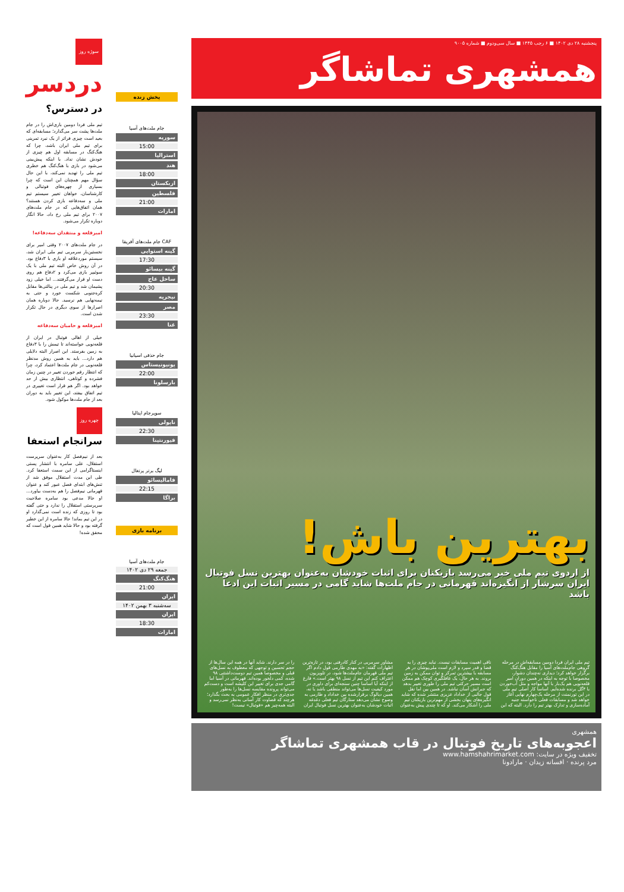پنجشنبه ۲۸ دی ۱۴۰۲ ■ ۶ رجب ۱۴۴۵ ■ سال سی‌ودوم ■ شماره ۹۰۰۵
همشهری تماشاگر
بهترین باش!
از اردوی تیم ملی خبر می‌رسد بازیکنان برای اثبات خودشان به‌عنوان بهترین نسل فوتبال ایران سرشار از انگیزه‌اند قهرمانی در جام ملت‌ها شاید گامی در مسیر اثبات این ادعا باشد
تیم ملی ایران فردا دومین مسابقه‌اش در مرحله گروهی جام‌ملت‌های آسیا را مقابل هنگ‌کنگ برگزار خواهد کرد؛ دیداری نه‌چندان دشوار، مخصوصا با توجه به اینکه در همین دوران امیر قلعه‌نویی هم یک‌بار با آنها مواجه و مثل آب‌خوردن با ۴گل برنده شده‌ایم. اساسا کار اصلی تیم ملی در این تورنمنت از مرحله یک‌چهارم نهایی آغاز خواهد شد و مسابقات فعلی ناخواسته جنبه آماده‌سازی و تدارک بهتر تیم را دارد. البته که این ناقی اهمیت مسابقات نیست. نباید چیزی را به قضا و قدر سپرد و لازم است ملی‌پوشان در هر مسابقه با بیشترین تمرکز و توان ممکن به زمین بروند. به هر حال، یک غافلگیری کوچک هم ممکن است مسیر حرکتی تیم ملی را طوری تغییر بدهد که جبرانش آسان نباشد. در همین بین اما نقل قول جالبی از خداداد عزیزی منتشر شده که شاید انگیزه‌های پنهان بخشی از مهم‌ترین بازیکنان تیم ملی را آشکار می‌کند. او که تا چندی پیش به‌عنوان مشاور سرمربی در کنار کادرفنی بود، در تازه‌ترین اظهارات گفته: «به مهدی طارمی قول دادم اگر تیم ملی قهرمان جام‌ملت‌ها شود، در تلویزیون اعتراف کنم این تیم از نسل ۹۸ بهتر است.» فارغ از اینکه آیا اساسا چنین سنجه‌ای برای داوری در مورد کیفیت نسل‌ها می‌تواند منطقی باشد یا نه، همین دیالوگ برقرارشده بین خداداد و طارمی به وضوح نشان می‌دهد ستارگان تیم فعلی دغدغه اثبات خودشان به‌عنوان بهترین نسل فوتبال ایران را در سر دارند. شاید آنها در همه این سال‌ها از حجم تحسین و توجهی که معطوف به نسل‌های قبلی و مخصوصا همین تیم دوست‌داشتنی ۹۸ شده، کمی دلخور بوده‌اند. قهرمانی در آسیا اما گامی جدی برای تغییر این کلیشه است و دست‌کم می‌تواند پرونده مقایسه نسل‌ها را به‌طور جدی‌تری در منظر افکار عمومی به بحث بگذارد؛ هرچند که قضاوت کار آسانی به‌نظر نمی‌رسد و البته همه‌چیز هم «فوتبال» نیست!
همشهری
اعجوبه‌های تاریخ فوتبال در قاب همشهری تماشاگر
تخفیف ویژه در سایت: www.hamshahrimarket.com
مرد پرنده · افسانه زیدان · مارادونا
پخش زنده
جام ملت‌های آسیا
سوریه
15:00
استرالیا
هند
18:00
ازبکستان
فلسطین
21:00
امارات
CAF جام ملت‌های آفریقا
گینه استوایی
17:30
گینه بیسائو
ساحل عاج
20:30
نیجریه
مصر
23:30
غنا
جام حذفی اسپانیا
یونیونیستاس
22:00
بارسلونا
سوپرجام ایتالیا
ناپولی
22:30
فیورنتینا
لیگ برتر پرتغال
فامالیسائو
22:15
براگا
برنامه بازی
جام ملت‌های آسیا
جمعه ۲۹ دی ۱۴۰۲
هنگ‌کنگ
21:00
ایران
سه‌شنبه ۳ بهمن ۱۴۰۲
ایران
18:30
امارات
سوژه روز
دردسر
در دسترس؟
تیم ملی فردا دومین بازی‌اش را در جام ملت‌ها پشت سر می‌گذارد؛ مسابقه‌ای که بعید است چیزی فراتر از یک نبرد تمرینی برای تیم ملی ایران باشد، چرا که هنگ‌کنگ در مسابقه اول هم چیزی از خودش نشان نداد. با اینکه پیش‌بینی می‌شود در بازی با هنگ‌کنگ هم خطری تیم ملی را تهدید نمی‌کند، با این حال سؤال مهم همچنان این است که چرا بسیاری از چهره‌های فوتبالی و کارشناسان، خواهان تغییر سیستم تیم ملی و سه‌دفاعه بازی کردن هستند؟ همان اتفاق‌هایی که در جام ملت‌های ۲۰۰۷ برای تیم ملی رخ داد، حالا انگار دوباره تکرار می‌شود.
امیرقلعه و منتقدان سه‌دفاعه!
در جام ملت‌های ۲۰۰۷ وقتی امیر برای نخستین‌بار سرمربی تیم ملی ایران شد، سیستم موردعلاقه او بازی با ۳دفاع بود. در آن روش خاص البته تیم ملی با یک سوئیپر بازی می‌کرد و ۲دفاع هم روی دست او قرار می‌گرفتند... اما خیلی زود پشیمان شد و تیم ملی در پنالتی‌ها مقابل کره‌جنوبی شکست خورد و حتی به نیمه‌نهایی هم نرسید. حالا دوباره همان اصرارها از سوی دیگری در حال تکرار شدن است.
امیرقلعه و حامیان سه‌دفاعه
خیلی از اهالی فوتبال در ایران از قلعه‌نویی خواسته‌اند تا تیمش را با ۳دفاع به زمین بفرستد. این اصرار البته دلایلی هم دارد... باید به همین روش مدنظر قلعه‌نویی در جام ملت‌ها اعتماد کرد، چرا که انتظار رقم خوردن تغییر در چنین زمان فشرده و کوتاهی، انتظاری بیش از حد خواهد بود. اگر هم قرار است تغییری در تیم اتفاق بیفتد، این تغییر باید به دوران بعد از جام ملت‌ها موکول شود.
چهره روز
سرانجام استعفا
بعد از نیم‌فصل کار به‌عنوان سرپرست استقلال، علی سامره با انتشار پستی اینستاگرامی از این سمت استعفا کرد. طی این مدت استقلال موفق شد از تنش‌های ابتدای فصل عبور کند و عنوان قهرمانی نیم‌فصل را هم به‌دست بیاورد... او حالا مدعی بود سامره صلاحیت سرپرستی استقلال را ندارد و حتی گفته بود تا روزی که زنده است نمی‌گذارد او در این تیم بماند! حالا سامره از این خطیر گرفته بود و حالا شاید همین قول است که محقق شده!